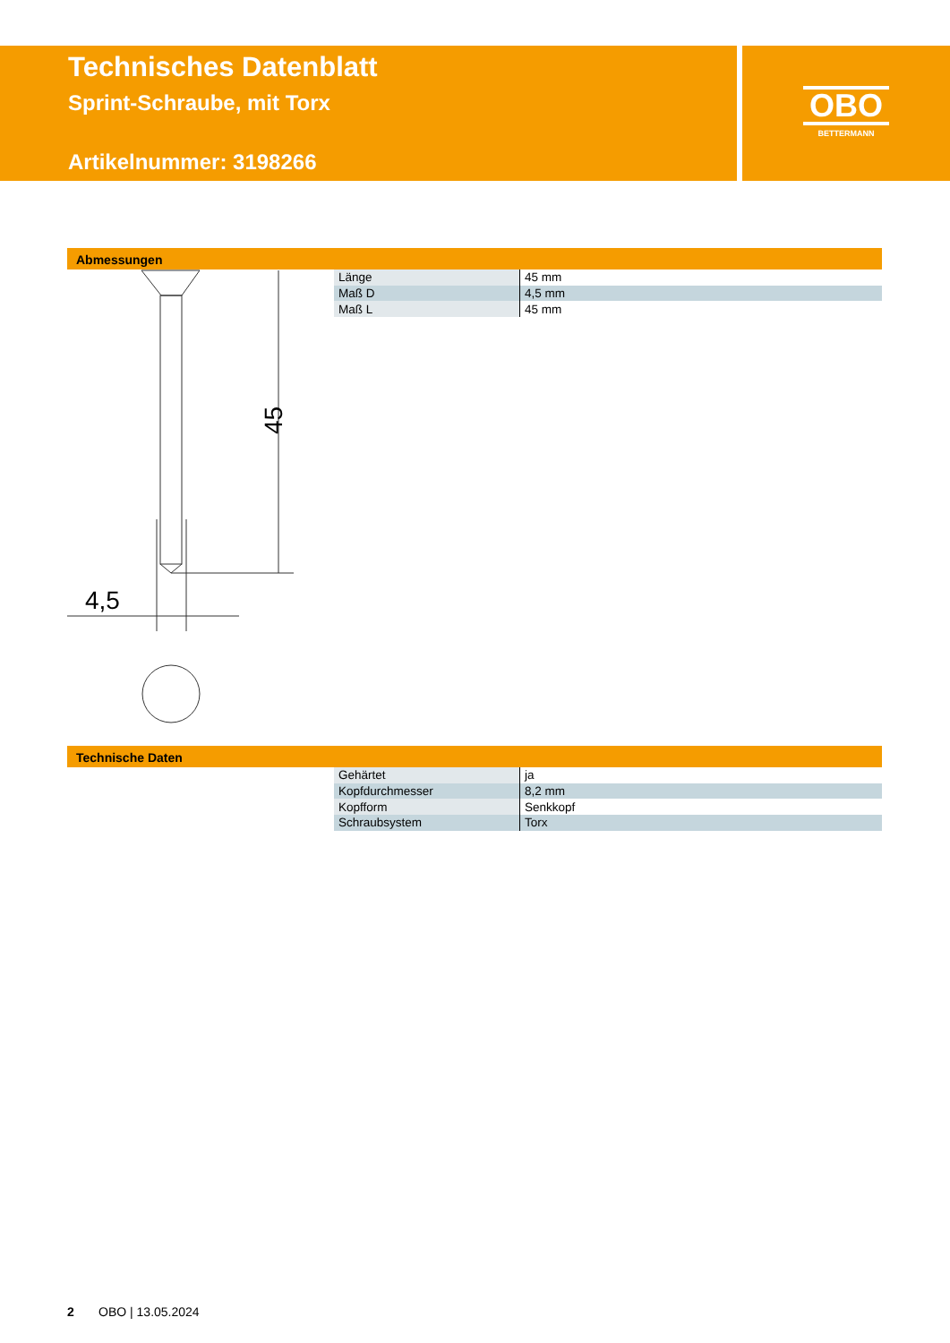Technisches Datenblatt
Sprint-Schraube, mit Torx
Artikelnummer: 3198266
OBO
BETTERMANN
Abmessungen
4,5
45
| Länge | 45 mm |
| Maß D | 4,5 mm |
| Maß L | 45 mm |
Technische Daten
| Gehärtet | ja |
| Kopfdurchmesser | 8,2 mm |
| Kopfform | Senkkopf |
| Schraubsystem | Torx |
2 OBO | 13.05.2024